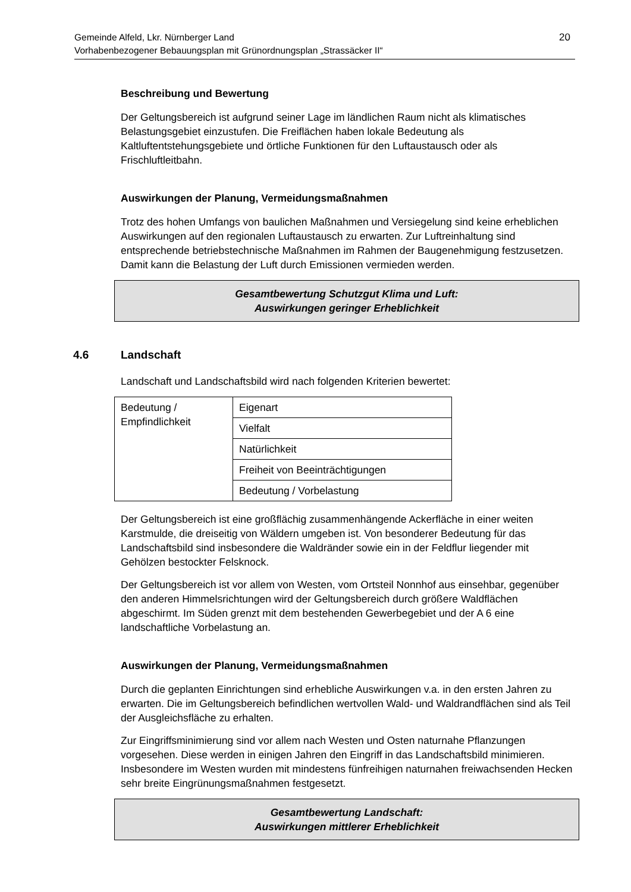Gemeinde Alfeld, Lkr. Nürnberger Land
Vorhabenbezogener Bebauungsplan mit Grünordnungsplan „Strassäcker II“20
Beschreibung und Bewertung
Der Geltungsbereich ist aufgrund seiner Lage im ländlichen Raum nicht als klimatisches Belastungsgebiet einzustufen. Die Freiflächen haben lokale Bedeutung als Kaltluftentstehungsgebiete und örtliche Funktionen für den Luftaustausch oder als Frischluftleitbahn.
Auswirkungen der Planung, Vermeidungsmaßnahmen
Trotz des hohen Umfangs von baulichen Maßnahmen und Versiegelung sind keine erheblichen Auswirkungen auf den regionalen Luftaustausch zu erwarten. Zur Luftreinhaltung sind entsprechende betriebstechnische Maßnahmen im Rahmen der Baugenehmigung festzusetzen. Damit kann die Belastung der Luft durch Emissionen vermieden werden.
Gesamtbewertung Schutzgut Klima und Luft:
Auswirkungen geringer Erheblichkeit
4.6 Landschaft
Landschaft und Landschaftsbild wird nach folgenden Kriterien bewertet:
| Bedeutung / Empfindlichkeit | Eigenart |
| | Vielfalt |
| | Natürlichkeit |
| | Freiheit von Beeinträchtigungen |
| | Bedeutung / Vorbelastung |
Der Geltungsbereich ist eine großflächig zusammenhängende Ackerfläche in einer weiten Karstmulde, die dreiseitig von Wäldern umgeben ist. Von besonderer Bedeutung für das Landschaftsbild sind insbesondere die Waldränder sowie ein in der Feldflur liegender mit Gehölzen bestockter Felsknock.
Der Geltungsbereich ist vor allem von Westen, vom Ortsteil Nonnhof aus einsehbar, gegenüber den anderen Himmelsrichtungen wird der Geltungsbereich durch größere Waldflächen abgeschirmt. Im Süden grenzt mit dem bestehenden Gewerbegebiet und der A 6 eine landschaftliche Vorbelastung an.
Auswirkungen der Planung, Vermeidungsmaßnahmen
Durch die geplanten Einrichtungen sind erhebliche Auswirkungen v.a. in den ersten Jahren zu erwarten. Die im Geltungsbereich befindlichen wertvollen Wald- und Waldrandflächen sind als Teil der Ausgleichsfläche zu erhalten.
Zur Eingriffsminimierung sind vor allem nach Westen und Osten naturnahe Pflanzungen vorgesehen. Diese werden in einigen Jahren den Eingriff in das Landschaftsbild minimieren. Insbesondere im Westen wurden mit mindestens fünfreihigen naturnahen freiwachsenden Hecken sehr breite Eingrünungsmaßnahmen festgesetzt.
Gesamtbewertung Landschaft:
Auswirkungen mittlerer Erheblichkeit